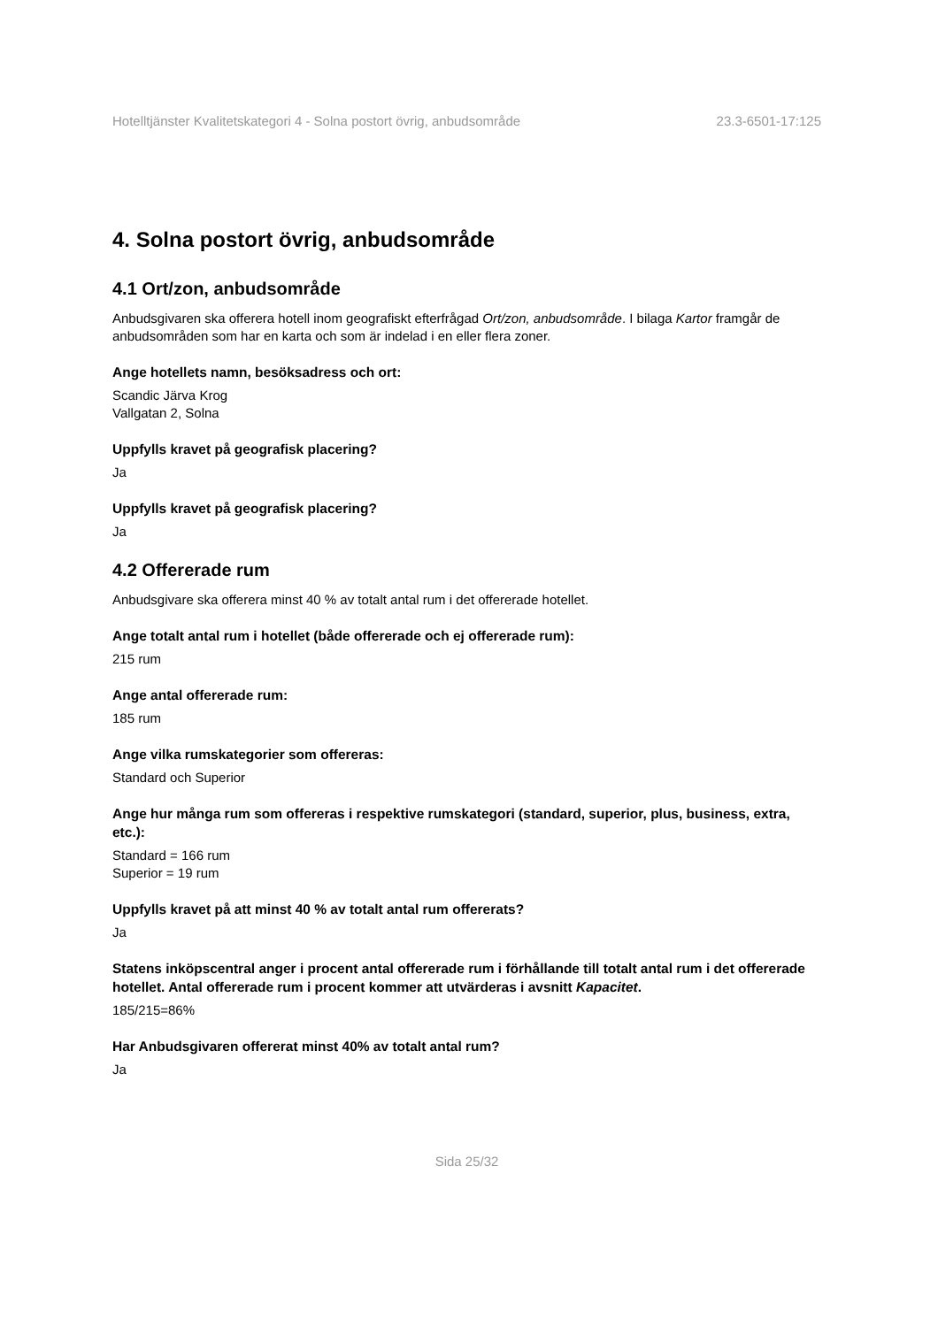Hotelltjänster Kvalitetskategori 4 - Solna postort övrig, anbudsområde 23.3-6501-17:125
4. Solna postort övrig, anbudsområde
4.1 Ort/zon, anbudsområde
Anbudsgivaren ska offerera hotell inom geografiskt efterfrågad Ort/zon, anbudsområde. I bilaga Kartor framgår de anbudsområden som har en karta och som är indelad i en eller flera zoner.
Ange hotellets namn, besöksadress och ort:
Scandic Järva Krog
Vallgatan 2, Solna
Uppfylls kravet på geografisk placering?
Ja
Uppfylls kravet på geografisk placering?
Ja
4.2 Offererade rum
Anbudsgivare ska offerera minst 40 % av totalt antal rum i det offererade hotellet.
Ange totalt antal rum i hotellet (både offererade och ej offererade rum):
215 rum
Ange antal offererade rum:
185 rum
Ange vilka rumskategorier som offereras:
Standard och Superior
Ange hur många rum som offereras i respektive rumskategori (standard, superior, plus, business, extra, etc.):
Standard = 166 rum
Superior = 19 rum
Uppfylls kravet på att minst 40 % av totalt antal rum offererats?
Ja
Statens inköpscentral anger i procent antal offererade rum i förhållande till totalt antal rum i det offererade hotellet. Antal offererade rum i procent kommer att utvärderas i avsnitt Kapacitet.
185/215=86%
Har Anbudsgivaren offererat minst 40% av totalt antal rum?
Ja
Sida 25/32